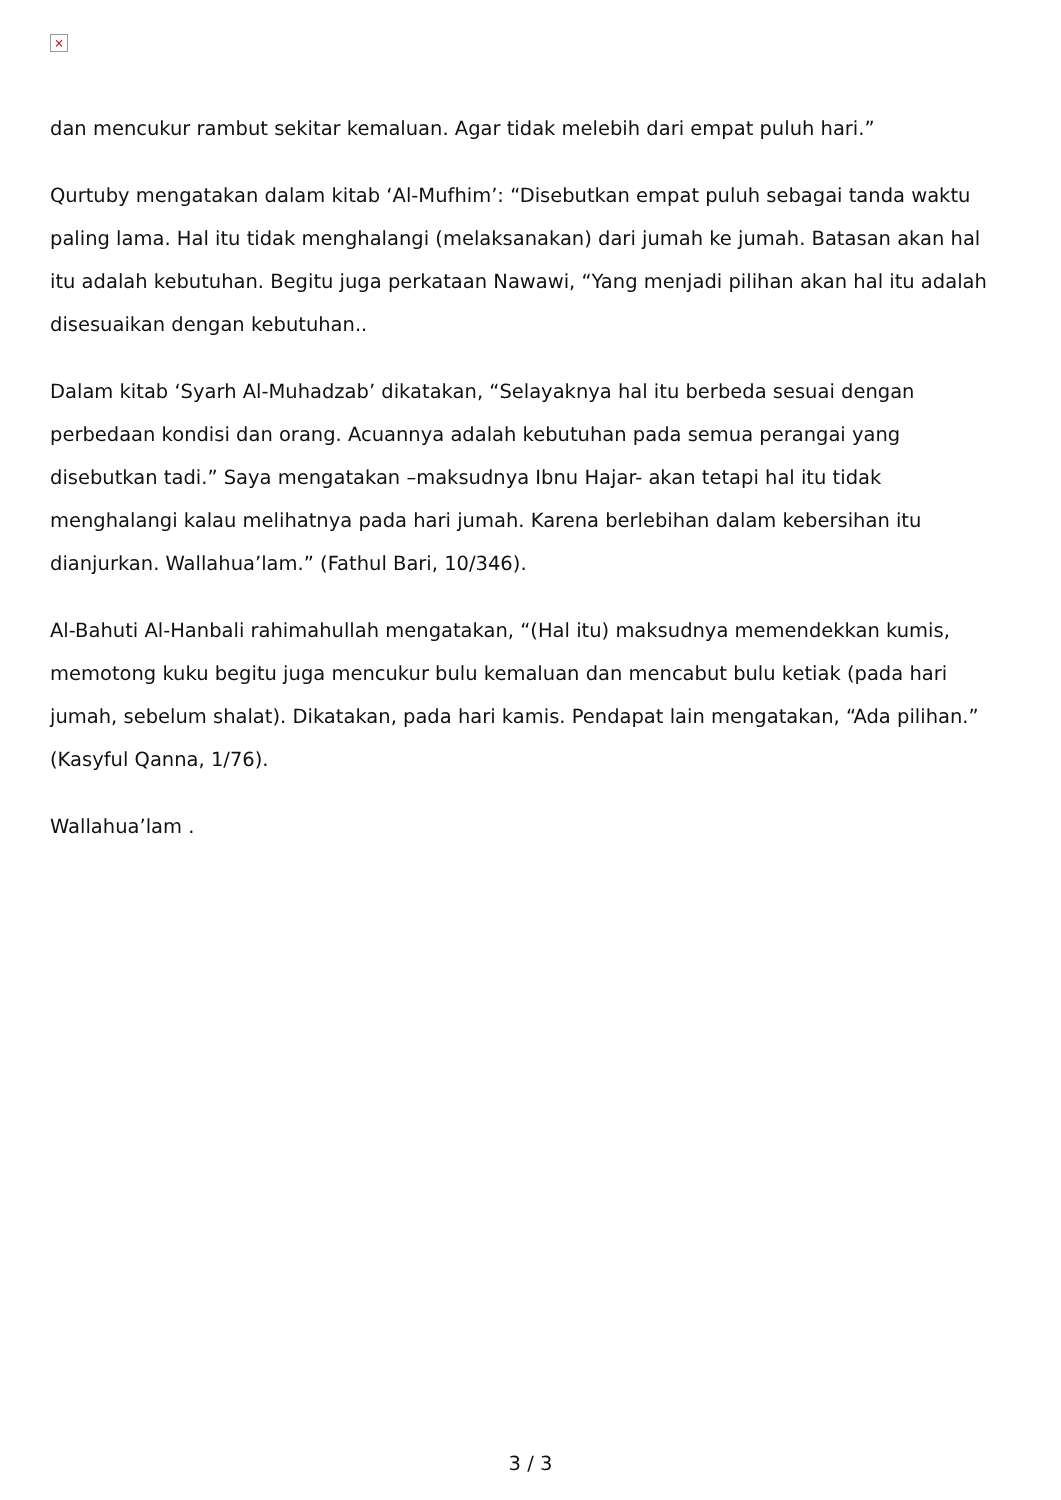×
dan mencukur rambut sekitar kemaluan. Agar tidak melebih dari empat puluh hari.”
Qurtuby mengatakan dalam kitab ‘Al-Mufhim’: “Disebutkan empat puluh sebagai tanda waktu paling lama. Hal itu tidak menghalangi (melaksanakan) dari jumah ke jumah. Batasan akan hal itu adalah kebutuhan. Begitu juga perkataan Nawawi, “Yang menjadi pilihan akan hal itu adalah disesuaikan dengan kebutuhan..
Dalam kitab ‘Syarh Al-Muhadzab’ dikatakan, “Selayaknya hal itu berbeda sesuai dengan perbedaan kondisi dan orang. Acuannya adalah kebutuhan pada semua perangai yang disebutkan tadi.” Saya mengatakan –maksudnya Ibnu Hajar- akan tetapi hal itu tidak menghalangi kalau melihatnya pada hari jumah. Karena berlebihan dalam kebersihan itu dianjurkan. Wallahua’lam.” (Fathul Bari, 10/346).
Al-Bahuti Al-Hanbali rahimahullah mengatakan, “(Hal itu) maksudnya memendekkan kumis, memotong kuku begitu juga mencukur bulu kemaluan dan mencabut bulu ketiak (pada hari jumah, sebelum shalat). Dikatakan, pada hari kamis. Pendapat lain mengatakan, “Ada pilihan.” (Kasyful Qanna, 1/76).
Wallahua’lam .
3 / 3